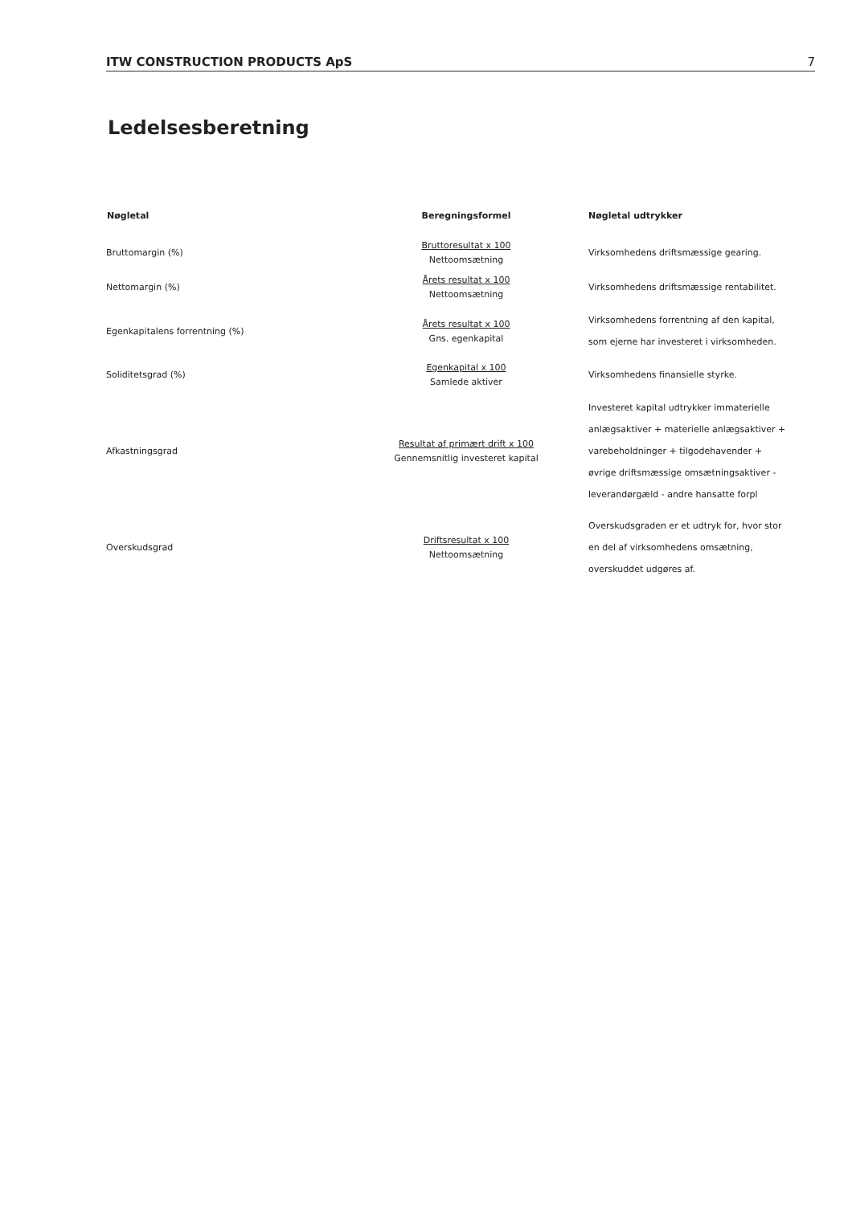ITW CONSTRUCTION PRODUCTS ApS 7
Ledelsesberetning
| Nøgletal | Beregningsformel | Nøgletal udtrykker |
| --- | --- | --- |
| Bruttomargin (%) | Bruttoresultat x 100 Nettoomsætning | Virksomhedens driftsmæssige gearing. |
| Nettomargin (%) | Årets resultat x 100 Nettoomsætning | Virksomhedens driftsmæssige rentabilitet. |
| Egenkapitalens forrentning (%) | Årets resultat x 100 Gns. egenkapital | Virksomhedens forrentning af den kapital, som ejerne har investeret i virksomheden. |
| Soliditetsgrad (%) | Egenkapital x 100 Samlede aktiver | Virksomhedens finansielle styrke. |
| Afkastningsgrad | Resultat af primært drift x 100 Gennemsnitlig investeret kapital | Investeret kapital udtrykker immaterielle anlægsaktiver + materielle anlægsaktiver + varebeholdninger + tilgodehavender + øvrige driftsmæssige omsætningsaktiver - leverandørgæld - andre hansatte forpl |
| Overskudsgrad | Driftsresultat x 100 Nettoomsætning | Overskudsgraden er et udtryk for, hvor stor en del af virksomhedens omsætning, overskuddet udgøres af. |